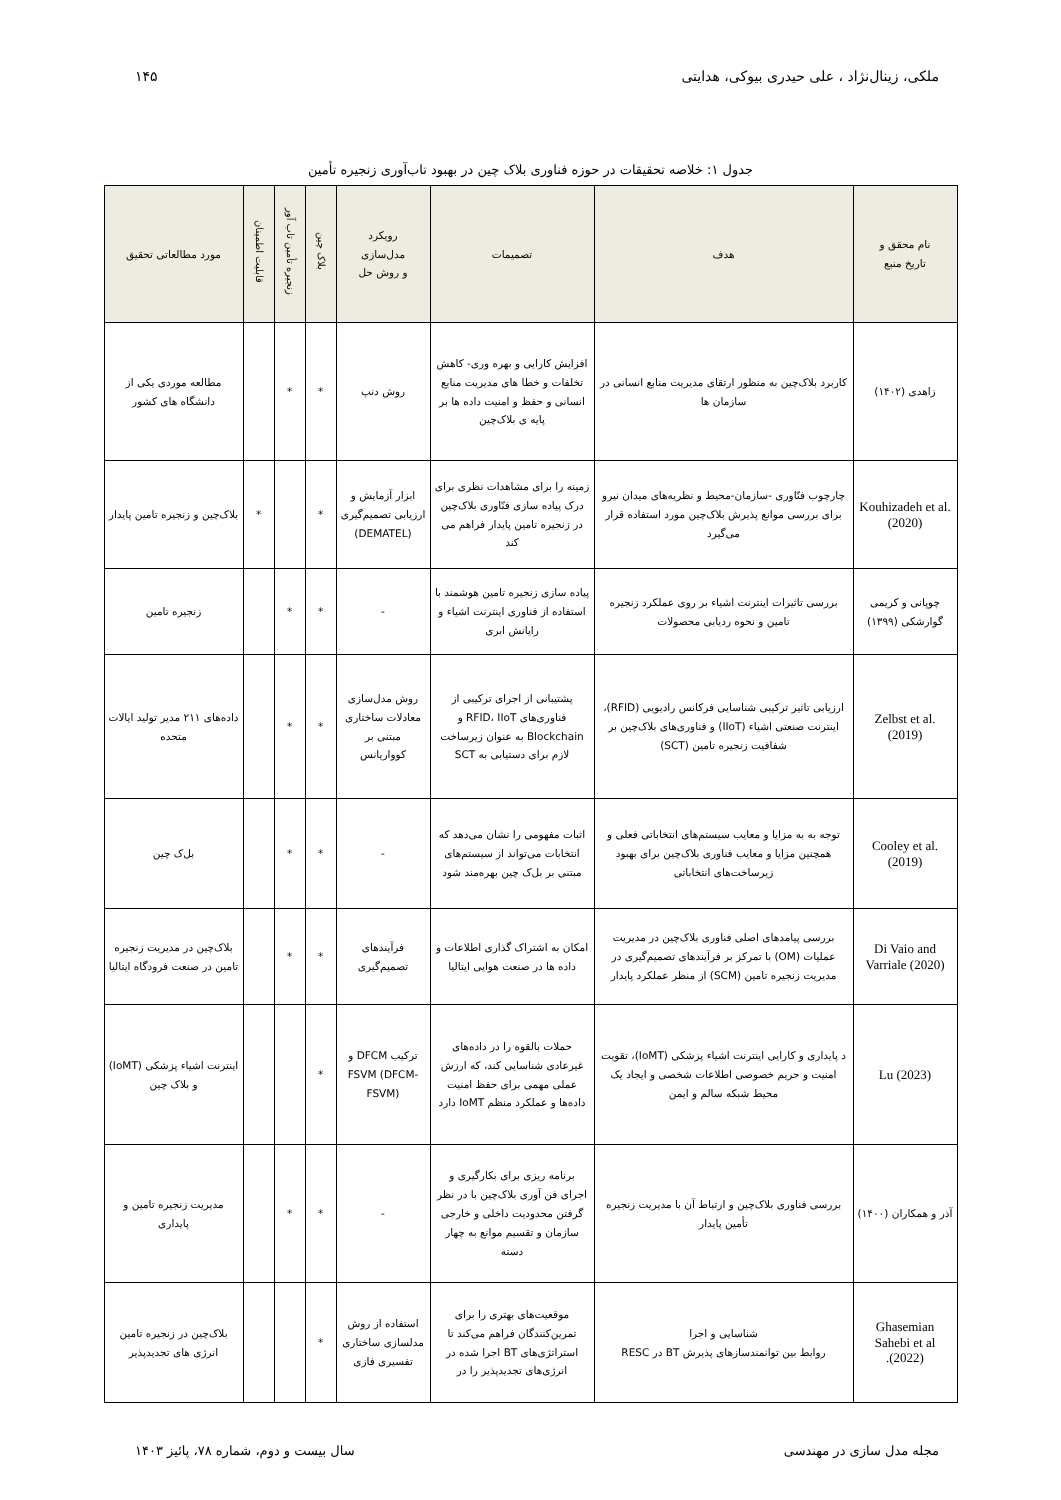ملکی، زینال‌نژاد ، علی حیدری بیوکی، هدایتی ۱۴۵
جدول ۱: خلاصه تحقیقات در حوزه فناوری بلاک چین در بهبود تاب‌آوری زنجیره تأمین
| نام محقق و تاریخ منبع | هدف | تصمیمات | رویکرد مدل‌سازی و روش حل | بلاک چین | زنجیره تأمین تاب آور | قابلیت اطمینان | مورد مطالعاتی تحقیق |
| --- | --- | --- | --- | --- | --- | --- | --- |
| زاهدی (۱۴۰۲) | کاربرد بلاک‌چین به منظور ارتقای مدیریت منابع انسانی در سازمان ها | افزایش کارایی و بهره وری- کاهش تخلفات و خطا های مدیریت منابع انسانی و حفظ و امنیت داده ها بر پایه ی بلاک‌چین | روش دنپ | * | * | | مطالعه موردی یکی از دانشگاه های کشور |
| Kouhizadeh et al.(2020) | چارچوب فنّاوری -سازمان-محیط و نظریه‌های میدان نیرو برای بررسی موانع پذیرش بلاک‌چین مورد استفاده قرار می‌گیرد | زمینه را برای مشاهدات نظری برای درک پیاده سازی فنّاوری بلاک‌چین در زنجیره تامین پایدار فراهم می کند | ابزار آزمایش و ارزیابی تصمیم‌گیری (DEMATEL) | * | | * | بلاک‌چین و زنجیره تامین پایدار |
| چوپانی و کریمی گوارشکی (۱۳۹۹) | بررسی تاثیرات اینترنت اشیاء بر روی عملکرد زنجیره تامین و نحوه ردیابی محصولات | پیاده سازی زنجیره تامین هوشمند با استفاده از فناوری اینترنت اشیاء و رایانش ابری | - | * | * | | زنجیره تامین |
| Zelbst et al.(2019) | ارزیابی تاثیر ترکیبی شناسایی فرکانس رادیویی (RFID)، اینترنت صنعتی اشیاء (IIoT) و فناوری‌های بلاک‌چین بر شفافیت زنجیره تامین (SCT) | پشتیبانی از اجرای ترکیبی از فناوری‌های RFID، IIoT و Blockchain به عنوان زیرساخت لازم برای دستیابی به SCT | روش مدل‌سازی معادلات ساختاری مبتنی بر کوواریانس | * | * | | داده‌های ۲۱۱ مدیر تولید ایالات متحده |
| Cooley et al.(2019) | توجه به به مزایا و معایب سیستم‌های انتخاباتی فعلی و همچنین مزایا و معایب فناوری بلاک‌چین برای بهبود زیرساخت‌های انتخاباتی | اثبات مفهومی را نشان می‌دهد که انتخابات می‌تواند از سیستم‌های مبتنی بر بل‌ک چین بهره‌مند شود | - | * | * | | بل‌ک چین |
| Di Vaio and Varriale (2020) | بررسی پیامدهای اصلی فناوری بلاک‌چین در مدیریت عملیات (OM) با تمرکز بر فرآیندهای تصمیم‌گیری در مدیریت زنجیره تامین (SCM) از منظر عملکرد پایدار | امکان به اشتراک گذاری اطلاعات و داده ها در صنعت هوایی ایتالیا | فرآیندهای تصمیم‌گیری | * | * | | بلاک‌چین در مدیریت زنجیره تامین در صنعت فرودگاه ایتالیا |
| Lu (2023) | د پایداری و کارایی اینترنت اشیاء پزشکی (IoMT)، تقویت امنیت و حریم خصوصی اطلاعات شخصی و ایجاد یک محیط شبکه سالم و ایمن | حملات بالقوه را در داده‌های غیرعادی شناسایی کند، که ارزش عملی مهمی برای حفظ امنیت داده‌ها و عملکرد منظم IoMT دارد | ترکیب DFCM و FSVM (DFCM-FSVM) | * | | | اینترنت اشیاء پزشکی (IoMT) و بلاک چین |
| آذر و همکاران (۱۴۰۰) | بررسی فناوری بلاک‌چین و ارتباط آن با مدیریت زنجیره تأمین پایدار | برنامه ریزی برای بکارگیری و اجرای فن آوری بلاک‌چین با در نظر گرفتن محدودیت داخلی و خارجی سازمان و تقسیم موانع به چهار دسته | - | * | * | | مدیریت زنجیره تامین و پایداری |
| Ghasemian Sahebi et al (2022). | شناسایی و اجرا روابط بین توانمندسازهای پذیرش BT در RESC | موقعیت‌های بهتری را برای تمرین‌کنندگان فراهم می‌کند تا استراتژی‌های BT اجرا شده در انرژی‌های تجدیدپذیر را در | استفاده از روش مدلسازی ساختاری تفسیری فازی | * | | | بلاک‌چین در زنجیره تامین انرژی های تجدیدپذیر |
مجله مدل سازی در مهندسی سال بیست و دوم، شماره ۷۸، پائیز ۱۴۰۳